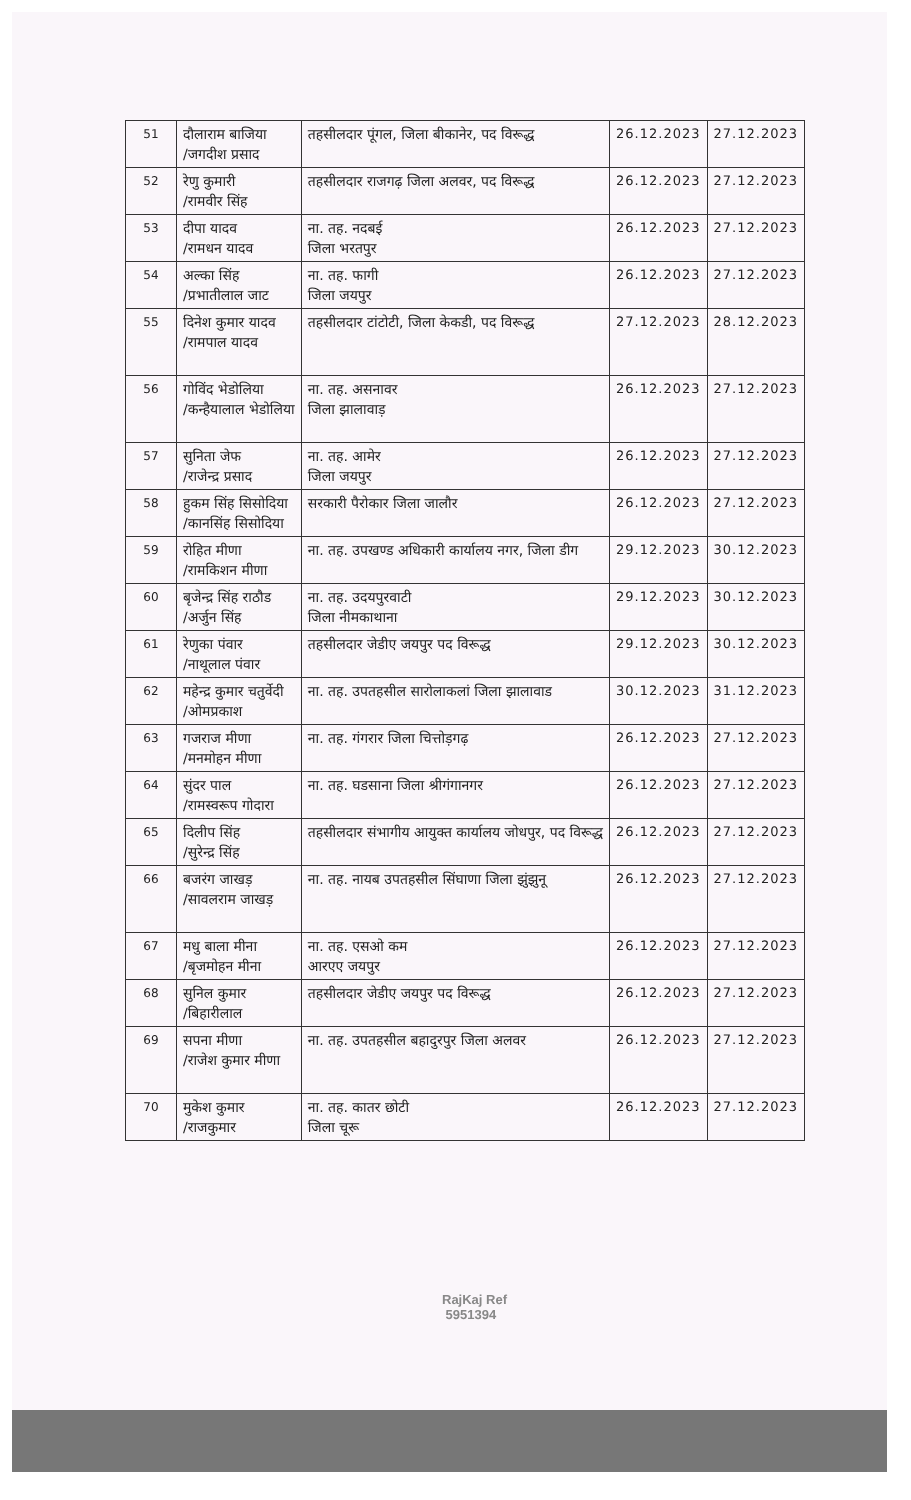| 51 | दौलाराम बाजिया /जगदीश प्रसाद | तहसीलदार पूंगल, जिला बीकानेर, पद विरूद्ध | 26.12.2023 | 27.12.2023 |
| 52 | रेणु कुमारी /रामवीर सिंह | तहसीलदार राजगढ़ जिला अलवर, पद विरूद्ध | 26.12.2023 | 27.12.2023 |
| 53 | दीपा यादव /रामधन यादव | ना. तह. नदबई जिला भरतपुर | 26.12.2023 | 27.12.2023 |
| 54 | अल्का सिंह /प्रभातीलाल जाट | ना. तह. फागी जिला जयपुर | 26.12.2023 | 27.12.2023 |
| 55 | दिनेश कुमार यादव /रामपाल यादव | तहसीलदार टांटोटी, जिला केकडी, पद विरूद्ध | 27.12.2023 | 28.12.2023 |
| 56 | गोविंद भेडोलिया /कन्हैयालाल भेडोलिया | ना. तह. असनावर जिला झालावाड़ | 26.12.2023 | 27.12.2023 |
| 57 | सुनिता जेफ /राजेन्द्र प्रसाद | ना. तह. आमेर जिला जयपुर | 26.12.2023 | 27.12.2023 |
| 58 | हुकम सिंह सिसोदिया /कानसिंह सिसोदिया | सरकारी पैरोकार जिला जालौर | 26.12.2023 | 27.12.2023 |
| 59 | रोहित मीणा /रामकिशन मीणा | ना. तह. उपखण्ड अधिकारी कार्यालय नगर, जिला डीग | 29.12.2023 | 30.12.2023 |
| 60 | बृजेन्द्र सिंह राठौड /अर्जुन सिंह | ना. तह. उदयपुरवाटी जिला नीमकाथाना | 29.12.2023 | 30.12.2023 |
| 61 | रेणुका पंवार /नाथूलाल पंवार | तहसीलदार जेडीए जयपुर पद विरूद्ध | 29.12.2023 | 30.12.2023 |
| 62 | महेन्द्र कुमार चतुर्वेदी /ओमप्रकाश | ना. तह. उपतहसील सारोलाकलां जिला झालावाड | 30.12.2023 | 31.12.2023 |
| 63 | गजराज मीणा /मनमोहन मीणा | ना. तह. गंगरार जिला चित्तोड़गढ़ | 26.12.2023 | 27.12.2023 |
| 64 | सुंदर पाल /रामस्वरूप गोदारा | ना. तह. घडसाना जिला श्रीगंगानगर | 26.12.2023 | 27.12.2023 |
| 65 | दिलीप सिंह /सुरेन्द्र सिंह | तहसीलदार संभागीय आयुक्त कार्यालय जोधपुर, पद विरूद्ध | 26.12.2023 | 27.12.2023 |
| 66 | बजरंग जाखड़ /सावलराम जाखड़ | ना. तह. नायब उपतहसील सिंघाणा जिला झुंझुनू | 26.12.2023 | 27.12.2023 |
| 67 | मधु बाला मीना /बृजमोहन मीना | ना. तह. एसओ कम आरएए जयपुर | 26.12.2023 | 27.12.2023 |
| 68 | सुनिल कुमार /बिहारीलाल | तहसीलदार जेडीए जयपुर पद विरूद्ध | 26.12.2023 | 27.12.2023 |
| 69 | सपना मीणा /राजेश कुमार मीणा | ना. तह. उपतहसील बहादुरपुर जिला अलवर | 26.12.2023 | 27.12.2023 |
| 70 | मुकेश कुमार /राजकुमार | ना. तह. कातर छोटी जिला चूरू | 26.12.2023 | 27.12.2023 |
RajKaj Ref
5951394